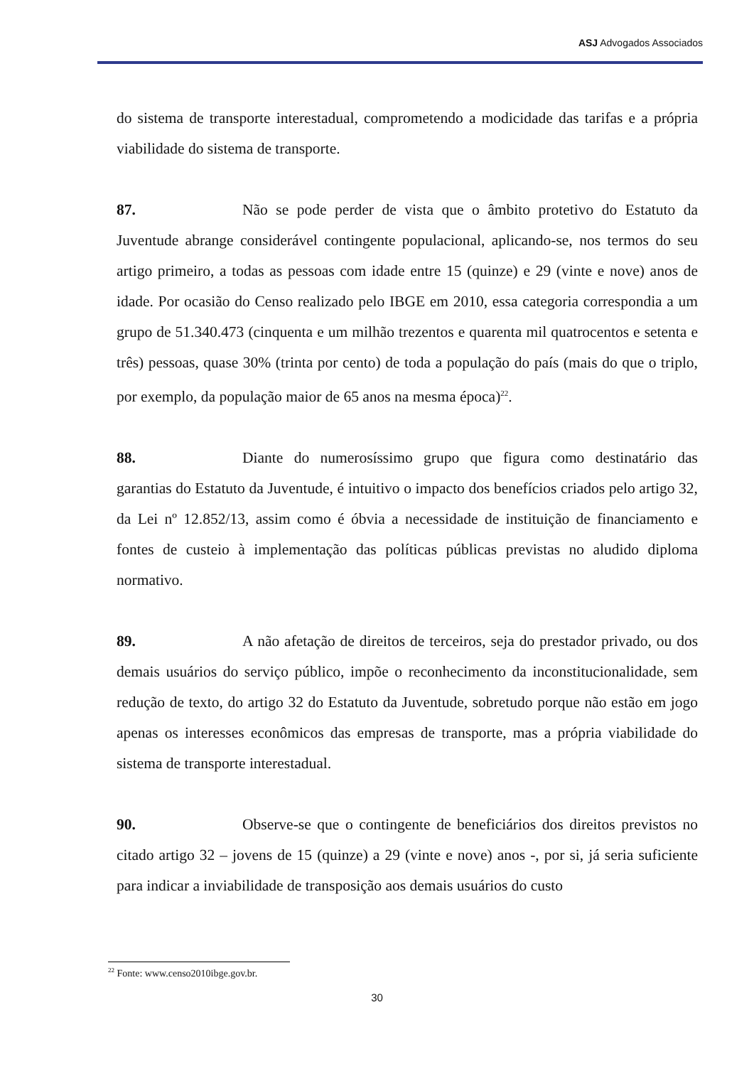ASJ Advogados Associados
do sistema de transporte interestadual, comprometendo a modicidade das tarifas e a própria viabilidade do sistema de transporte.
87. Não se pode perder de vista que o âmbito protetivo do Estatuto da Juventude abrange considerável contingente populacional, aplicando-se, nos termos do seu artigo primeiro, a todas as pessoas com idade entre 15 (quinze) e 29 (vinte e nove) anos de idade. Por ocasião do Censo realizado pelo IBGE em 2010, essa categoria correspondia a um grupo de 51.340.473 (cinquenta e um milhão trezentos e quarenta mil quatrocentos e setenta e três) pessoas, quase 30% (trinta por cento) de toda a população do país (mais do que o triplo, por exemplo, da população maior de 65 anos na mesma época)<sup>22</sup>.
88. Diante do numerosíssimo grupo que figura como destinatário das garantias do Estatuto da Juventude, é intuitivo o impacto dos benefícios criados pelo artigo 32, da Lei nº 12.852/13, assim como é óbvia a necessidade de instituição de financiamento e fontes de custeio à implementação das políticas públicas previstas no aludido diploma normativo.
89. A não afetação de direitos de terceiros, seja do prestador privado, ou dos demais usuários do serviço público, impõe o reconhecimento da inconstitucionalidade, sem redução de texto, do artigo 32 do Estatuto da Juventude, sobretudo porque não estão em jogo apenas os interesses econômicos das empresas de transporte, mas a própria viabilidade do sistema de transporte interestadual.
90. Observe-se que o contingente de beneficiários dos direitos previstos no citado artigo 32 – jovens de 15 (quinze) a 29 (vinte e nove) anos -, por si, já seria suficiente para indicar a inviabilidade de transposição aos demais usuários do custo
<sup>22</sup> Fonte: www.censo2010ibge.gov.br.
30